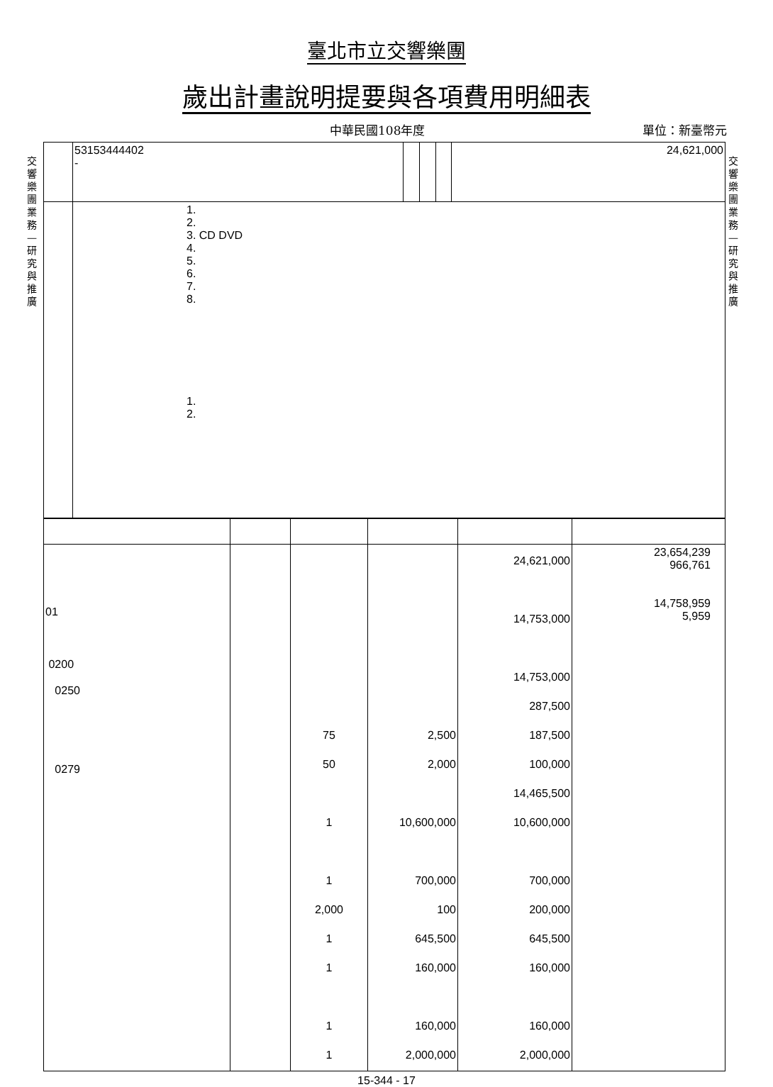臺北市立交響樂團
歲出計畫說明提要與各項費用明細表
中華民國108年度 單位：新臺幣元
交響樂團業務—研究與推廣
交響樂團業務—研究與推廣
| | | 53153444402 - | | | | 24,621,000 |
| | 1. 2. 3. CD DVD 4. 5. 6. 7. 8. 1. 2. | | | | | |
| 01 0200 0250 0279 | | 75 50 1 1 2,000 1 1 1 1 | 2,500 2,000 10,600,000 700,000 100 645,500 160,000 160,000 2,000,000 | 24,621,000 14,753,000 14,753,000 287,500 187,500 100,000 14,465,500 10,600,000 700,000 200,000 645,500 160,000 160,000 2,000,000 | 23,654,239 966,761 14,758,959 5,959 |
15-344 - 17